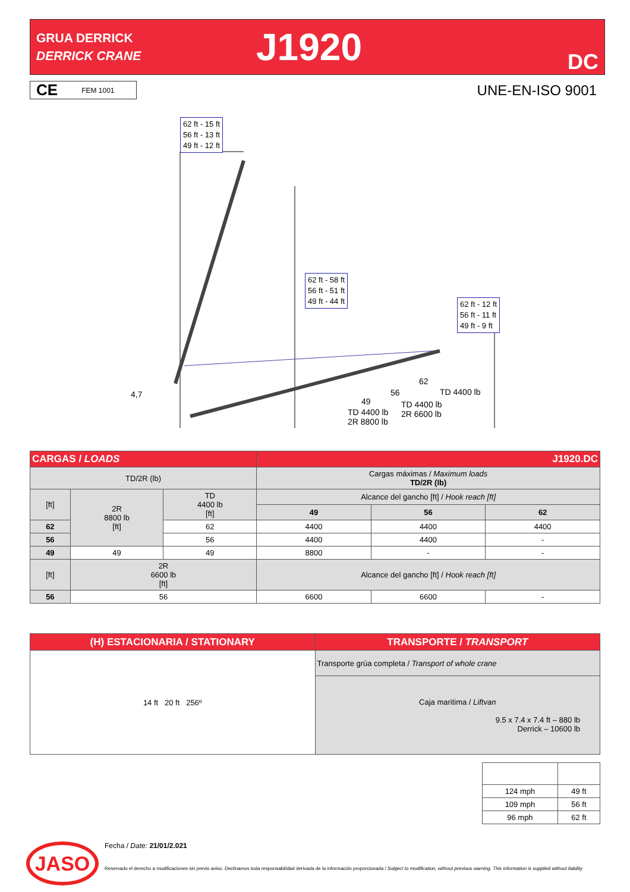GRUA DERRICK
DERRICK CRANE
J1920
DC
CE FEM 1001 UNE-EN-ISO 9001
62 ft - 15 ft
56 ft - 13 ft
49 ft - 12 ft
62 ft - 58 ft
56 ft - 51 ft
49 ft - 44 ft
62 ft - 12 ft
56 ft - 11 ft
49 ft - 9 ft
4,7
62
TD 4400 lb
56
TD 4400 lb
2R 6600 lb
49
TD 4400 lb
2R 8800 lb
| CARGAS / LOADS | | | J1920.DC | | |
| --- | --- | --- | --- | --- | --- |
| TD/2R (lb) | | | Cargas máximas / Maximum loads TD/2R (lb) | | |
| [ft] | 2R 8800 lb [ft] | TD 4400 lb [ft] | Alcance del gancho [ft] / Hook reach [ft] | | |
| | | | 49 | 56 | 62 |
| 62 | | 62 | 4400 | 4400 | 4400 |
| 56 | | 56 | 4400 | 4400 | - |
| 49 | 49 | 49 | 8800 | - | - |
| [ft] | 2R 6600 lb [ft] | | Alcance del gancho [ft] / Hook reach [ft] | | |
| 56 | 56 | | 6600 | 6600 | - |
| (H) ESTACIONARIA / STATIONARY | TRANSPORTE / TRANSPORT |
| --- | --- |
| 14 ft 20 ft 256º | Transporte grúa completa / Transport of whole crane |
| | Caja maritima / Liftvan 9.5 x 7.4 x 7.4 ft – 880 lb Derrick – 10600 lb |
| 124 mph | 49 ft |
| 109 mph | 56 ft |
| 96 mph | 62 ft |
JASO Fecha / Date: 21/01/2.021
Reservado el derecho a modificaciones sin previo aviso. Declinamos toda responsabilidad derivada de la información proporcionada / Subject to modification, without previous warning. This information is supplied without liability